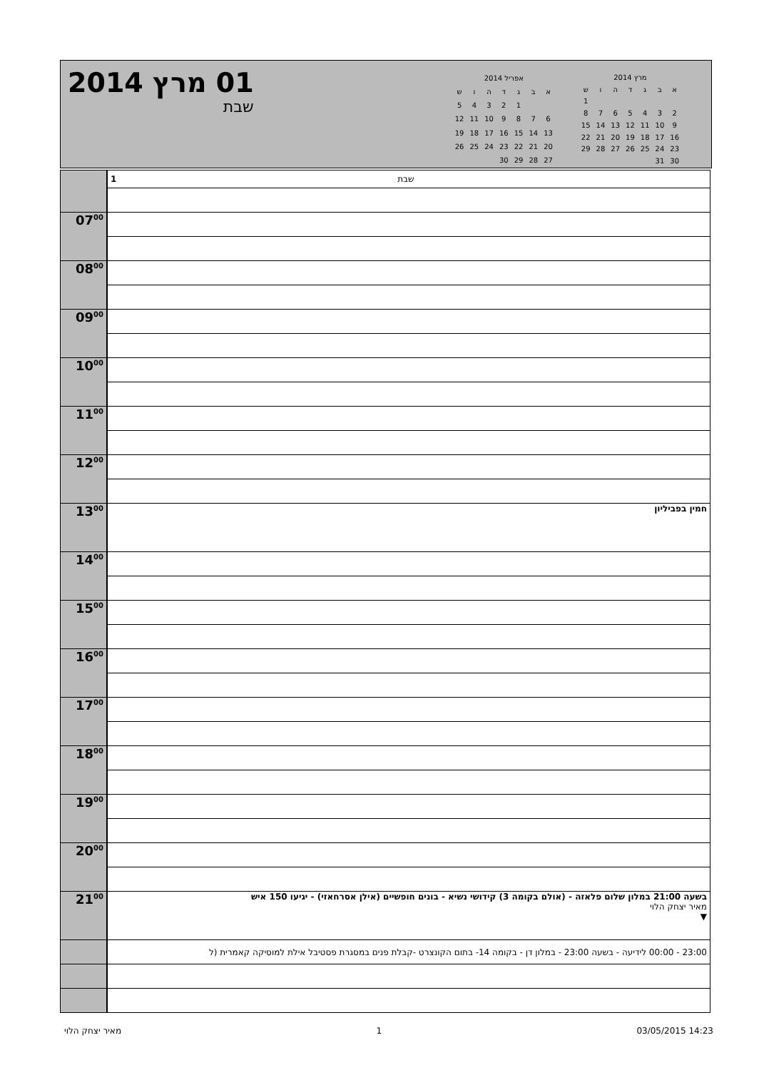01 מרץ 2014
שבת
| אפריל 2014 | | | | | | |
| א | ב | ג | ד | ה | ו | ש |
| | | 1 | 2 | 3 | 4 | 5 |
| 6 | 7 | 8 | 9 | 10 | 11 | 12 |
| 13 | 14 | 15 | 16 | 17 | 18 | 19 |
| 20 | 21 | 22 | 23 | 24 | 25 | 26 |
| 27 | 28 | 29 | 30 | | | |
| מרץ 2014 | | | | | | |
| א | ב | ג | ד | ה | ו | ש |
| | | | | | | 1 |
| 2 | 3 | 4 | 5 | 6 | 7 | 8 |
| 9 | 10 | 11 | 12 | 13 | 14 | 15 |
| 16 | 17 | 18 | 19 | 20 | 21 | 22 |
| 23 | 24 | 25 | 26 | 27 | 28 | 29 |
| 30 | 31 | | | | | |
| | 1 שבת |
| 07<sup>00</sup> | |
| 08<sup>00</sup> | |
| 09<sup>00</sup> | |
| 10<sup>00</sup> | |
| 11<sup>00</sup> | |
| 12<sup>00</sup> | |
| 13<sup>00</sup> | חמין בפביליון |
| 14<sup>00</sup> | |
| 15<sup>00</sup> | |
| 16<sup>00</sup> | |
| 17<sup>00</sup> | |
| 18<sup>00</sup> | |
| 19<sup>00</sup> | |
| 20<sup>00</sup> | |
| 21<sup>00</sup> | בשעה 21:00 במלון שלום פלאזה - (אולם בקומה 3) קידושי נשיא - בונים חופשיים (אילן אסרחאזי) - יגיעו 150 איש מאיר יצחק הלוי ▼ |
| | 23:00 - 00:00 לידיעה - בשעה 23:00 - במלון דן - בקומה 14- בתום הקונצרט -קבלת פנים במסגרת פסטיבל אילת למוסיקה קאמרית (ל |
מאיר יצחק הלוי 1 03/05/2015 14:23